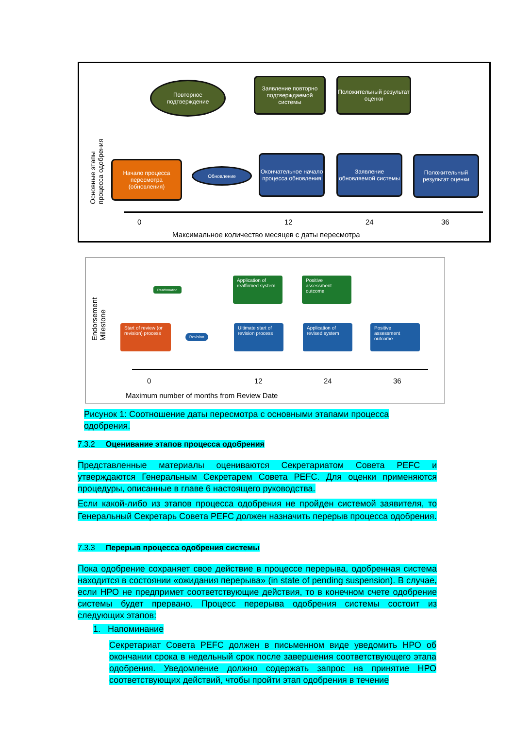Повторное подтверждение
Заявление повторно подтверждаемой системы
Положительный результат оценки
Начало процесса пересмотра (обновления)
Обновление
Окончательное начало процесса обновления
Заявление обновляемой системы
Положительный результат оценки
0 12 24 36
Максимальное количество месяцев с даты пересмотра
Основные этапы процесса одобрения
Reaffirmation
Application of reaffirmed system
Positive assessment outcome
Start of review (or revision) process
Revision
Ultimate start of revision process
Application of revised system
Positive assessment outcome
0 12 24 36
Maximum number of months from Review Date
Endorsement Milestone
Рисунок 1: Соотношение даты пересмотра с основными этапами процесса одобрения.
7.3.2 Оценивание этапов процесса одобрения
Представленные материалы оцениваются Секретариатом Совета PEFC и утверждаются Генеральным Секретарем Совета PEFC. Для оценки применяются процедуры, описанные в главе 6 настоящего руководства.
Если какой-либо из этапов процесса одобрения не пройден системой заявителя, то Генеральный Секретарь Совета PEFC должен назначить перерыв процесса одобрения.
7.3.3 Перерыв процесса одобрения системы
Пока одобрение сохраняет свое действие в процессе перерыва, одобренная система находится в состоянии «ожидания перерыва» (in state of pending suspension). В случае, если НРО не предпримет соответствующие действия, то в конечном счете одобрение системы будет прервано. Процесс перерыва одобрения системы состоит из следующих этапов:
1. Напоминание
Секретариат Совета PEFC должен в письменном виде уведомить НРО об окончании срока в недельный срок после завершения соответствующего этапа одобрения. Уведомление должно содержать запрос на принятие НРО соответствующих действий, чтобы пройти этап одобрения в течение